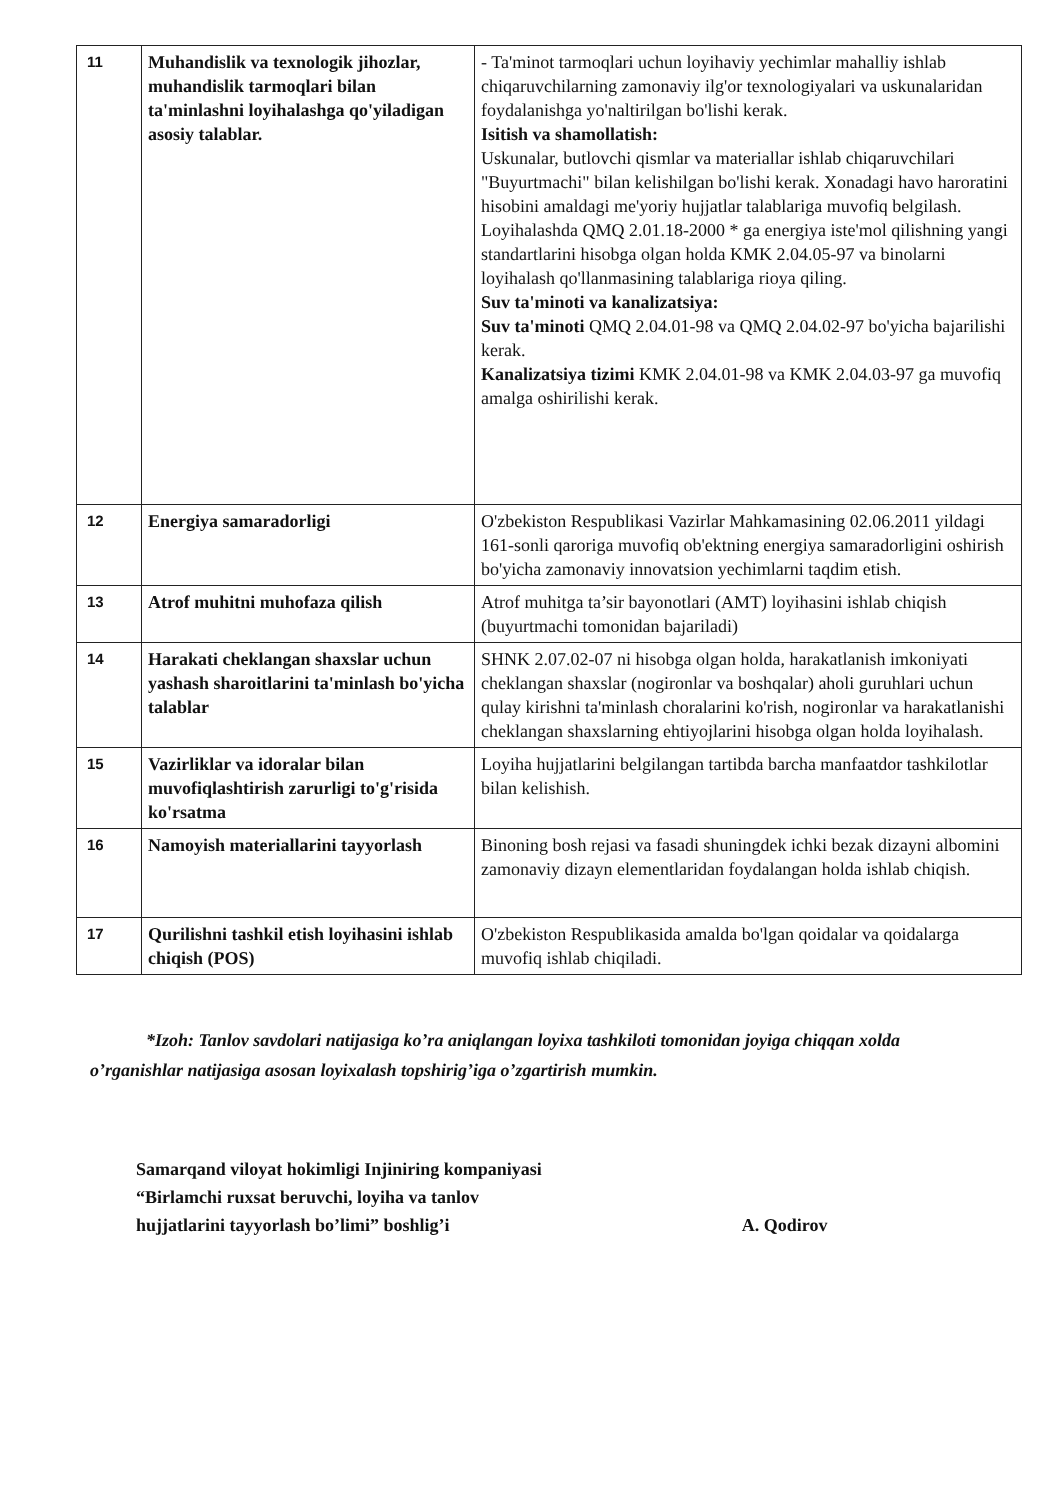| 11 | Muhandislik va texnologik jihozlar, muhandislik tarmoqlari bilan ta'minlashni loyihalashga qo'yiladigan asosiy talablar. | - Ta'minot tarmoqlari uchun loyihaviy yechimlar mahalliy ishlab chiqaruvchilarning zamonaviy ilg'or texnologiyalari va uskunalaridan foydalanishga yo'naltirilgan bo'lishi kerak. Isitish va shamollatish: Uskunalar, butlovchi qismlar va materiallar ishlab chiqaruvchilari "Buyurtmachi" bilan kelishilgan bo'lishi kerak. Xonadagi havo haroratini hisobini amaldagi me'yoriy hujjatlar talablariga muvofiq belgilash. Loyihalashda QMQ 2.01.18-2000 * ga energiya iste'mol qilishning yangi standartlarini hisobga olgan holda KMK 2.04.05-97 va binolarni loyihalash qo'llanmasining talablariga rioya qiling. Suv ta'minoti va kanalizatsiya: Suv ta'minoti QMQ 2.04.01-98 va QMQ 2.04.02-97 bo'yicha bajarilishi kerak. Kanalizatsiya tizimi KMK 2.04.01-98 va KMK 2.04.03-97 ga muvofiq amalga oshirilishi kerak. |
| 12 | Energiya samaradorligi | O'zbekiston Respublikasi Vazirlar Mahkamasining 02.06.2011 yildagi 161-sonli qaroriga muvofiq ob'ektning energiya samaradorligini oshirish bo'yicha zamonaviy innovatsion yechimlarni taqdim etish. |
| 13 | Atrof muhitni muhofaza qilish | Atrof muhitga ta’sir bayonotlari (AMT) loyihasini ishlab chiqish (buyurtmachi tomonidan bajariladi) |
| 14 | Harakati cheklangan shaxslar uchun yashash sharoitlarini ta'minlash bo'yicha talablar | SHNK 2.07.02-07 ni hisobga olgan holda, harakatlanish imkoniyati cheklangan shaxslar (nogironlar va boshqalar) aholi guruhlari uchun qulay kirishni ta'minlash choralarini ko'rish, nogironlar va harakatlanishi cheklangan shaxslarning ehtiyojlarini hisobga olgan holda loyihalash. |
| 15 | Vazirliklar va idoralar bilan muvofiqlashtirish zarurligi to'g'risida ko'rsatma | Loyiha hujjatlarini belgilangan tartibda barcha manfaatdor tashkilotlar bilan kelishish. |
| 16 | Namoyish materiallarini tayyorlash | Binoning bosh rejasi va fasadi shuningdek ichki bezak dizayni albomini zamonaviy dizayn elementlaridan foydalangan holda ishlab chiqish. |
| 17 | Qurilishni tashkil etish loyihasini ishlab chiqish (POS) | O'zbekiston Respublikasida amalda bo'lgan qoidalar va qoidalarga muvofiq ishlab chiqiladi. |
*Izoh: Tanlov savdolari natijasiga ko’ra aniqlangan loyixa tashkiloti tomonidan joyiga chiqqan xolda o’rganishlar natijasiga asosan loyixalash topshirig’iga o’zgartirish mumkin.
Samarqand viloyat hokimligi Injiniring kompaniyasi
“Birlamchi ruxsat beruvchi, loyiha va tanlov
hujjatlarini tayyorlash bo’limi” boshlig’i
A. Qodirov